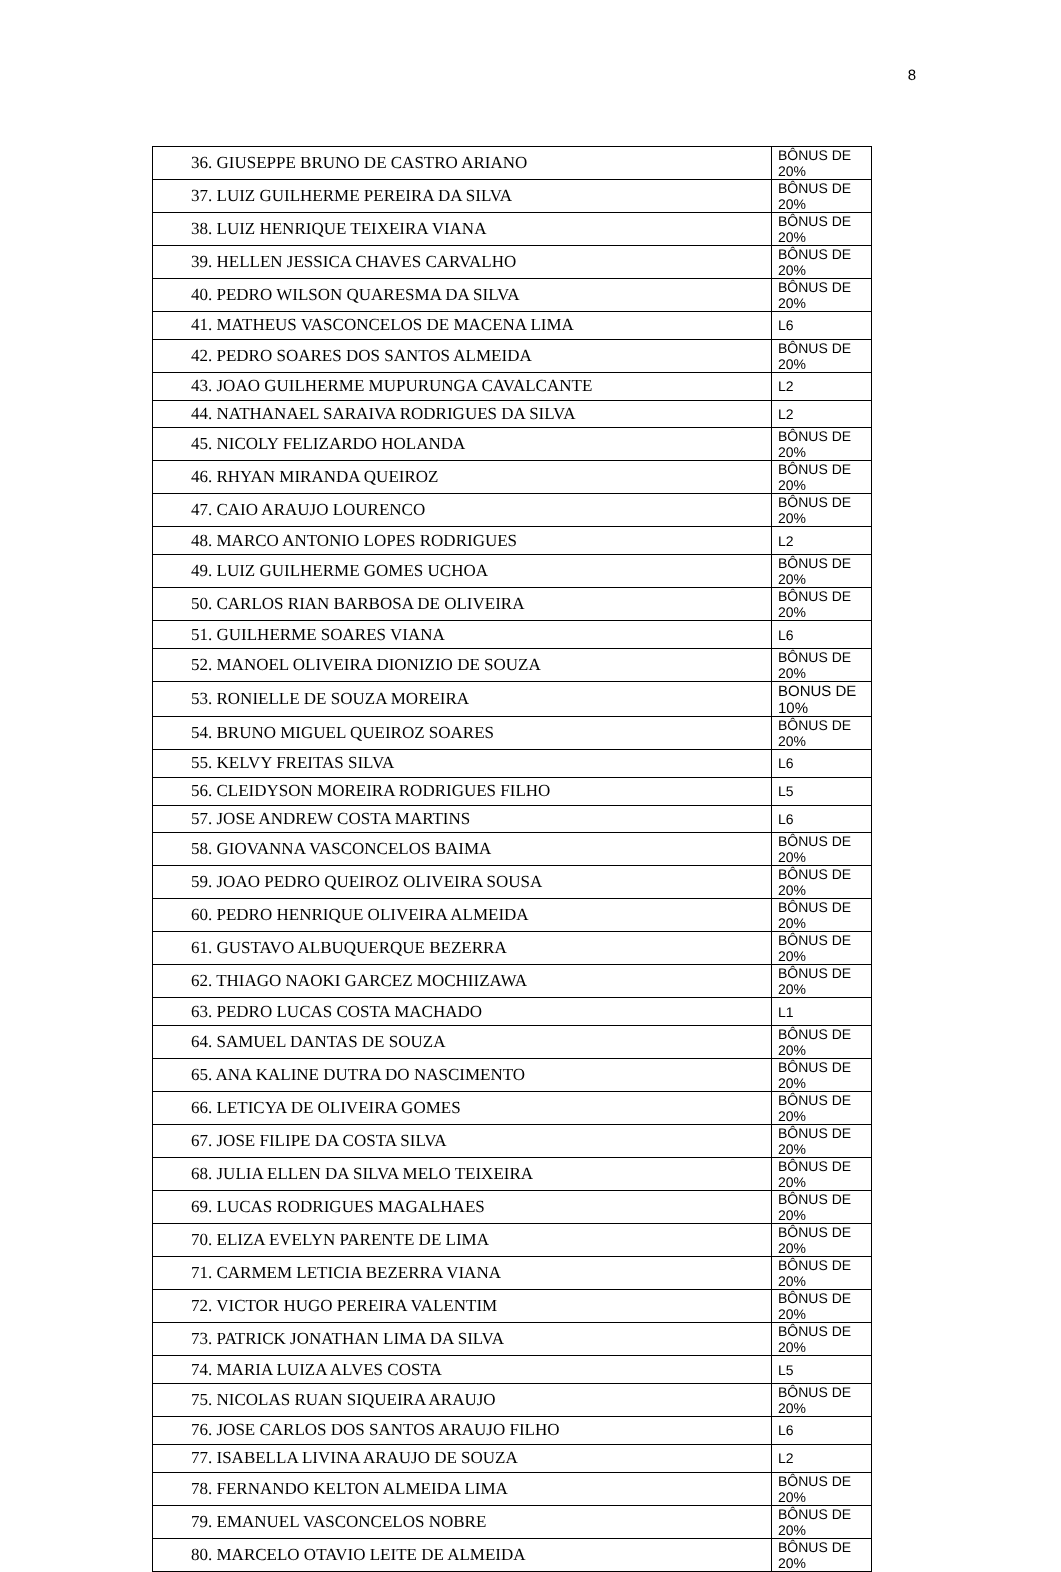8
| 36. GIUSEPPE BRUNO DE CASTRO ARIANO | BÔNUS DE 20% |
| 37. LUIZ GUILHERME PEREIRA DA SILVA | BÔNUS DE 20% |
| 38. LUIZ HENRIQUE TEIXEIRA VIANA | BÔNUS DE 20% |
| 39. HELLEN JESSICA CHAVES CARVALHO | BÔNUS DE 20% |
| 40. PEDRO WILSON QUARESMA DA SILVA | BÔNUS DE 20% |
| 41. MATHEUS VASCONCELOS DE MACENA LIMA | L6 |
| 42. PEDRO SOARES DOS SANTOS ALMEIDA | BÔNUS DE 20% |
| 43. JOAO GUILHERME MUPURUNGA CAVALCANTE | L2 |
| 44. NATHANAEL SARAIVA RODRIGUES DA SILVA | L2 |
| 45. NICOLY FELIZARDO HOLANDA | BÔNUS DE 20% |
| 46. RHYAN MIRANDA QUEIROZ | BÔNUS DE 20% |
| 47. CAIO ARAUJO LOURENCO | BÔNUS DE 20% |
| 48. MARCO ANTONIO LOPES RODRIGUES | L2 |
| 49. LUIZ GUILHERME GOMES UCHOA | BÔNUS DE 20% |
| 50. CARLOS RIAN BARBOSA DE OLIVEIRA | BÔNUS DE 20% |
| 51. GUILHERME SOARES VIANA | L6 |
| 52. MANOEL OLIVEIRA DIONIZIO DE SOUZA | BÔNUS DE 20% |
| 53. RONIELLE DE SOUZA MOREIRA | BONUS DE 10% |
| 54. BRUNO MIGUEL QUEIROZ SOARES | BÔNUS DE 20% |
| 55. KELVY FREITAS SILVA | L6 |
| 56. CLEIDYSON MOREIRA RODRIGUES FILHO | L5 |
| 57. JOSE ANDREW COSTA MARTINS | L6 |
| 58. GIOVANNA VASCONCELOS BAIMA | BÔNUS DE 20% |
| 59. JOAO PEDRO QUEIROZ OLIVEIRA SOUSA | BÔNUS DE 20% |
| 60. PEDRO HENRIQUE OLIVEIRA ALMEIDA | BÔNUS DE 20% |
| 61. GUSTAVO ALBUQUERQUE BEZERRA | BÔNUS DE 20% |
| 62. THIAGO NAOKI GARCEZ MOCHIIZAWA | BÔNUS DE 20% |
| 63. PEDRO LUCAS COSTA MACHADO | L1 |
| 64. SAMUEL DANTAS DE SOUZA | BÔNUS DE 20% |
| 65. ANA KALINE DUTRA DO NASCIMENTO | BÔNUS DE 20% |
| 66. LETICYA DE OLIVEIRA GOMES | BÔNUS DE 20% |
| 67. JOSE FILIPE DA COSTA SILVA | BÔNUS DE 20% |
| 68. JULIA ELLEN DA SILVA MELO TEIXEIRA | BÔNUS DE 20% |
| 69. LUCAS RODRIGUES MAGALHAES | BÔNUS DE 20% |
| 70. ELIZA EVELYN PARENTE DE LIMA | BÔNUS DE 20% |
| 71. CARMEM LETICIA BEZERRA VIANA | BÔNUS DE 20% |
| 72. VICTOR HUGO PEREIRA VALENTIM | BÔNUS DE 20% |
| 73. PATRICK JONATHAN LIMA DA SILVA | BÔNUS DE 20% |
| 74. MARIA LUIZA ALVES COSTA | L5 |
| 75. NICOLAS RUAN SIQUEIRA ARAUJO | BÔNUS DE 20% |
| 76. JOSE CARLOS DOS SANTOS ARAUJO FILHO | L6 |
| 77. ISABELLA LIVINA ARAUJO DE SOUZA | L2 |
| 78. FERNANDO KELTON ALMEIDA LIMA | BÔNUS DE 20% |
| 79. EMANUEL VASCONCELOS NOBRE | BÔNUS DE 20% |
| 80. MARCELO OTAVIO LEITE DE ALMEIDA | BÔNUS DE 20% |